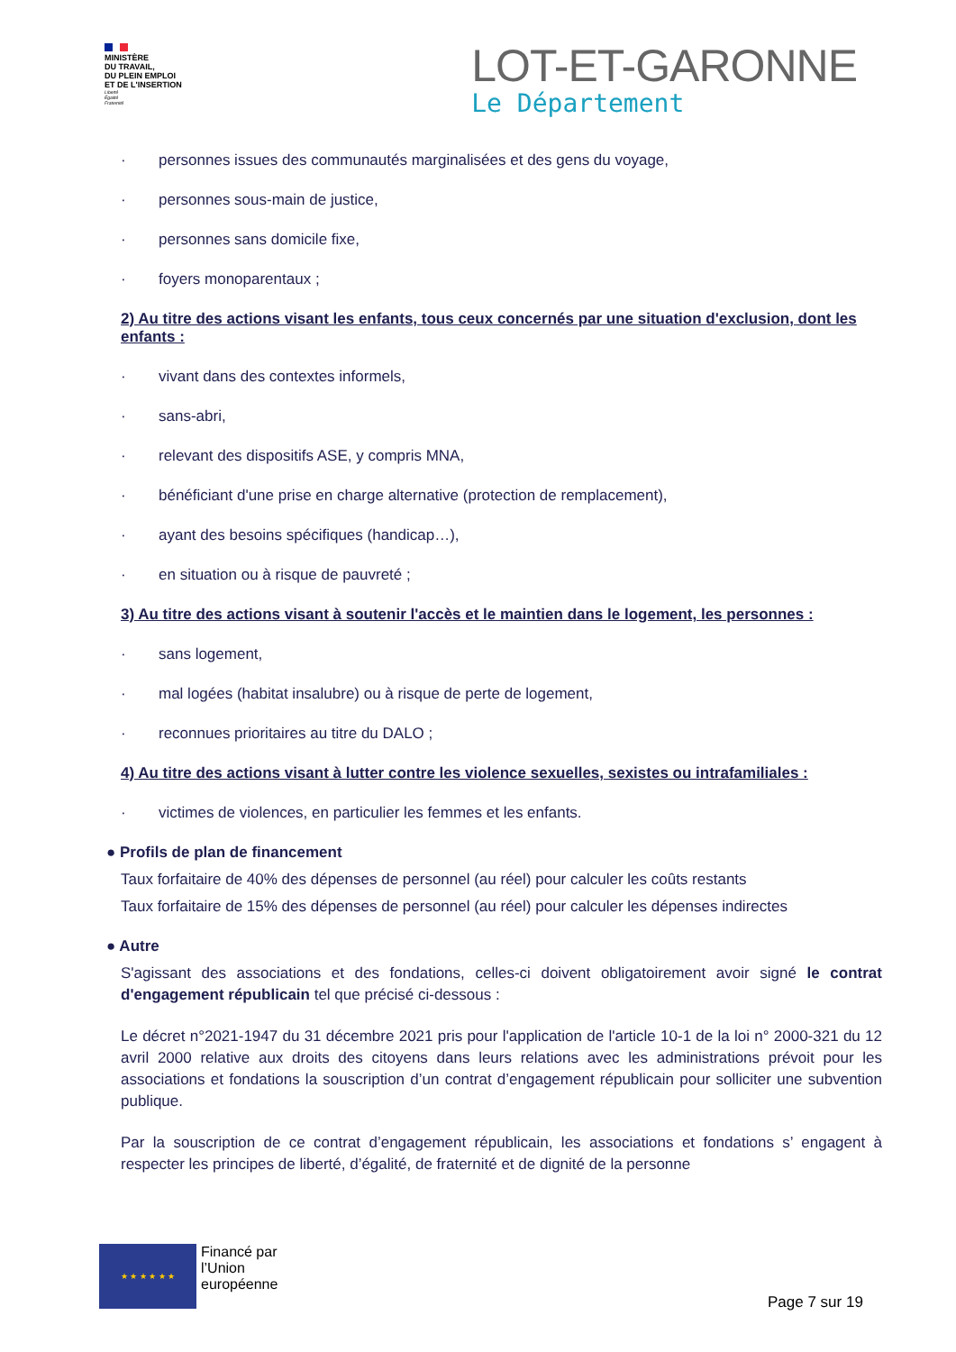MINISTÈRE
DU TRAVAIL,
DU PLEIN EMPLOI
ET DE L'INSERTION
Liberté
Égalité
Fraternité
LOT-ET-GARONNE
Le Département
· personnes issues des communautés marginalisées et des gens du voyage,
· personnes sous-main de justice,
· personnes sans domicile fixe,
· foyers monoparentaux ;
2) Au titre des actions visant les enfants, tous ceux concernés par une situation d'exclusion, dont les enfants :
· vivant dans des contextes informels,
· sans-abri,
· relevant des dispositifs ASE, y compris MNA,
· bénéficiant d'une prise en charge alternative (protection de remplacement),
· ayant des besoins spécifiques (handicap…),
· en situation ou à risque de pauvreté ;
3) Au titre des actions visant à soutenir l'accès et le maintien dans le logement, les personnes :
· sans logement,
· mal logées (habitat insalubre) ou à risque de perte de logement,
· reconnues prioritaires au titre du DALO ;
4) Au titre des actions visant à lutter contre les violence sexuelles, sexistes ou intrafamiliales :
· victimes de violences, en particulier les femmes et les enfants.
● Profils de plan de financement
Taux forfaitaire de 40% des dépenses de personnel (au réel) pour calculer les coûts restants
Taux forfaitaire de 15% des dépenses de personnel (au réel) pour calculer les dépenses indirectes
● Autre
S'agissant des associations et des fondations, celles-ci doivent obligatoirement avoir signé le contrat d'engagement républicain tel que précisé ci-dessous :
Le décret n°2021-1947 du 31 décembre 2021 pris pour l'application de l'article 10-1 de la loi n° 2000-321 du 12 avril 2000 relative aux droits des citoyens dans leurs relations avec les administrations prévoit pour les associations et fondations la souscription d’un contrat d’engagement républicain pour solliciter une subvention publique.
Par la souscription de ce contrat d’engagement républicain, les associations et fondations s’ engagent à respecter les principes de liberté, d’égalité, de fraternité et de dignité de la personne
★ ★ ★ ★ ★ ★
Financé par
l’Union
européenne
Page 7 sur 19